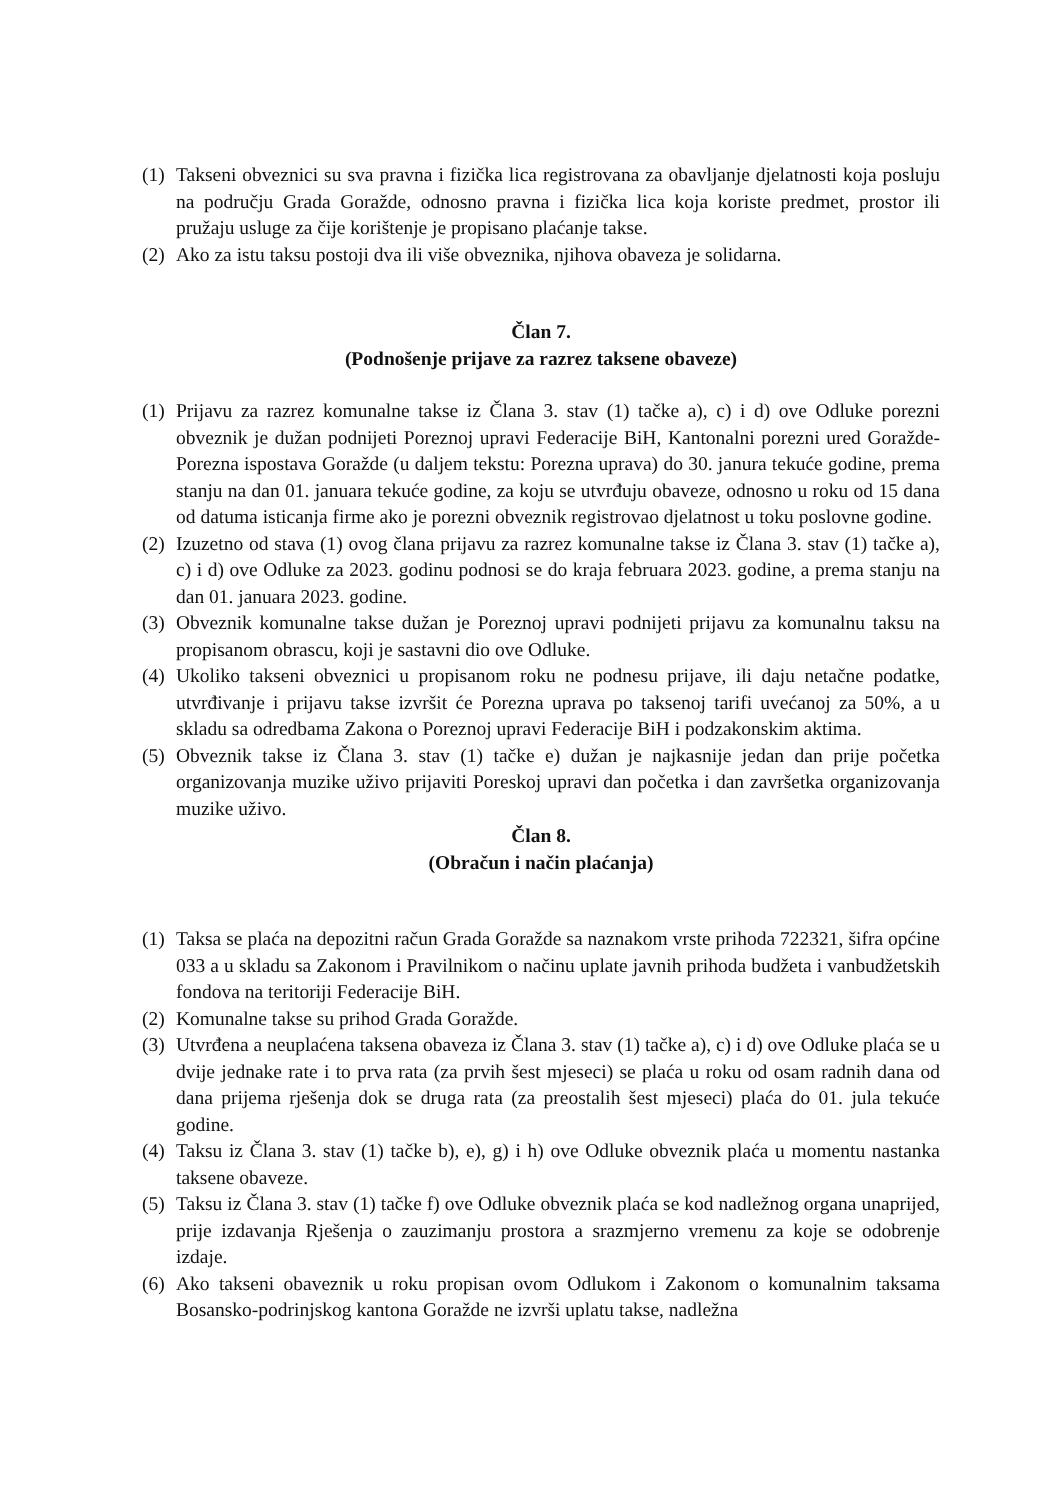(1) Takseni obveznici su sva pravna i fizička lica registrovana za obavljanje djelatnosti koja posluju na području Grada Goražde, odnosno pravna i fizička lica koja koriste predmet, prostor ili pružaju usluge za čije korištenje je propisano plaćanje takse.
(2) Ako za istu taksu postoji dva ili više obveznika, njihova obaveza je solidarna.
Član 7.
(Podnošenje prijave za razrez taksene obaveze)
(1) Prijavu za razrez komunalne takse iz Člana 3. stav (1) tačke a), c) i d) ove Odluke porezni obveznik je dužan podnijeti Poreznoj upravi Federacije BiH, Kantonalni porezni ured Goražde-Porezna ispostava Goražde (u daljem tekstu: Porezna uprava) do 30. janura tekuće godine, prema stanju na dan 01. januara tekuće godine, za koju se utvrđuju obaveze, odnosno u roku od 15 dana od datuma isticanja firme ako je porezni obveznik registrovao djelatnost u toku poslovne godine.
(2) Izuzetno od stava (1) ovog člana prijavu za razrez komunalne takse iz Člana 3. stav (1) tačke a), c) i d) ove Odluke za 2023. godinu podnosi se do kraja februara 2023. godine, a prema stanju na dan 01. januara 2023. godine.
(3) Obveznik komunalne takse dužan je Poreznoj upravi podnijeti prijavu za komunalnu taksu na propisanom obrascu, koji je sastavni dio ove Odluke.
(4) Ukoliko takseni obveznici u propisanom roku ne podnesu prijave, ili daju netačne podatke, utvrđivanje i prijavu takse izvršit će Porezna uprava po taksenoj tarifi uvećanoj za 50%, a u skladu sa odredbama Zakona o Poreznoj upravi Federacije BiH i podzakonskim aktima.
(5) Obveznik takse iz Člana 3. stav (1) tačke e) dužan je najkasnije jedan dan prije početka organizovanja muzike uživo prijaviti Poreskoj upravi dan početka i dan završetka organizovanja muzike uživo.
Član 8.
(Obračun i način plaćanja)
(1) Taksa se plaća na depozitni račun Grada Goražde sa naznakom vrste prihoda 722321, šifra općine 033 a u skladu sa Zakonom i Pravilnikom o načinu uplate javnih prihoda budžeta i vanbudžetskih fondova na teritoriji Federacije BiH.
(2) Komunalne takse su prihod Grada Goražde.
(3) Utvrđena a neuplaćena taksena obaveza iz Člana 3. stav (1) tačke a), c) i d) ove Odluke plaća se u dvije jednake rate i to prva rata (za prvih šest mjeseci) se plaća u roku od osam radnih dana od dana prijema rješenja dok se druga rata (za preostalih šest mjeseci) plaća do 01. jula tekuće godine.
(4) Taksu iz Člana 3. stav (1) tačke b), e), g) i h) ove Odluke obveznik plaća u momentu nastanka taksene obaveze.
(5) Taksu iz Člana 3. stav (1) tačke f) ove Odluke obveznik plaća se kod nadležnog organa unaprijed, prije izdavanja Rješenja o zauzimanju prostora a srazmjerno vremenu za koje se odobrenje izdaje.
(6) Ako takseni obaveznik u roku propisan ovom Odlukom i Zakonom o komunalnim taksama Bosansko-podrinjskog kantona Goražde ne izvrši uplatu takse, nadležna